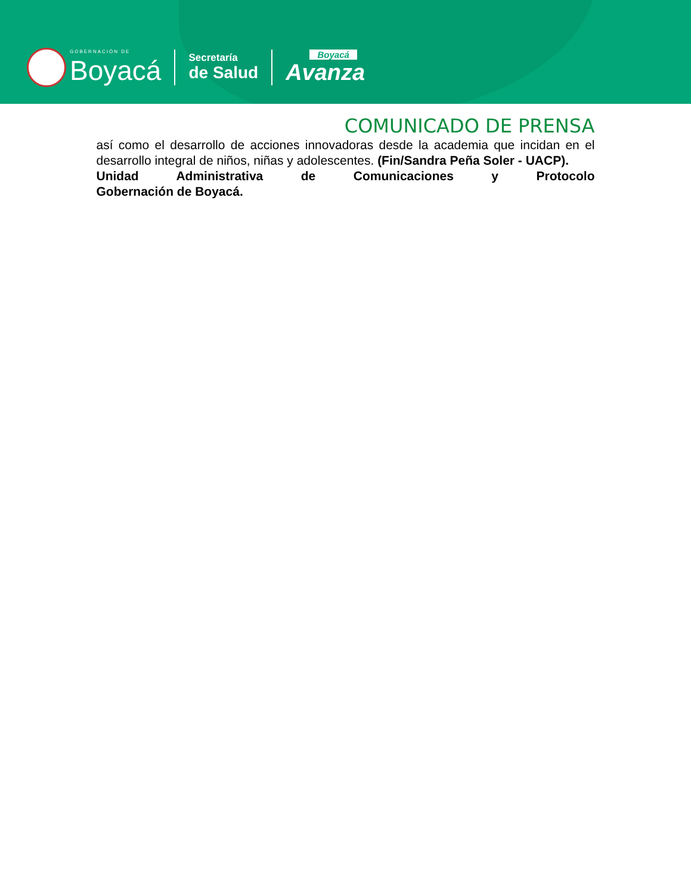GOBERNACIÓN DE
Boyacá
Secretaría
de Salud
Boyacá
Avanza
COMUNICADO DE PRENSA
así como el desarrollo de acciones innovadoras desde la academia que incidan en el desarrollo integral de niños, niñas y adolescentes. (Fin/Sandra Peña Soler - UACP).
Unidad Administrativa de Comunicaciones y Protocolo
Gobernación de Boyacá.